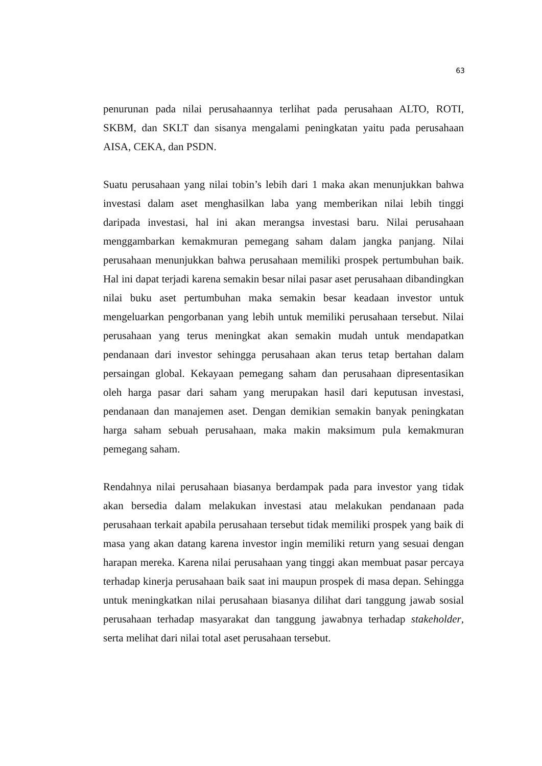63
penurunan pada nilai perusahaannya terlihat pada perusahaan ALTO, ROTI, SKBM, dan SKLT dan sisanya mengalami peningkatan yaitu pada perusahaan AISA, CEKA, dan PSDN.
Suatu perusahaan yang nilai tobin’s lebih dari 1 maka akan menunjukkan bahwa investasi dalam aset menghasilkan laba yang memberikan nilai lebih tinggi daripada investasi, hal ini akan merangsa investasi baru. Nilai perusahaan menggambarkan kemakmuran pemegang saham dalam jangka panjang. Nilai perusahaan menunjukkan bahwa perusahaan memiliki prospek pertumbuhan baik. Hal ini dapat terjadi karena semakin besar nilai pasar aset perusahaan dibandingkan nilai buku aset pertumbuhan maka semakin besar keadaan investor untuk mengeluarkan pengorbanan yang lebih untuk memiliki perusahaan tersebut. Nilai perusahaan yang terus meningkat akan semakin mudah untuk mendapatkan pendanaan dari investor sehingga perusahaan akan terus tetap bertahan dalam persaingan global. Kekayaan pemegang saham dan perusahaan dipresentasikan oleh harga pasar dari saham yang merupakan hasil dari keputusan investasi, pendanaan dan manajemen aset. Dengan demikian semakin banyak peningkatan harga saham sebuah perusahaan, maka makin maksimum pula kemakmuran pemegang saham.
Rendahnya nilai perusahaan biasanya berdampak pada para investor yang tidak akan bersedia dalam melakukan investasi atau melakukan pendanaan pada perusahaan terkait apabila perusahaan tersebut tidak memiliki prospek yang baik di masa yang akan datang karena investor ingin memiliki return yang sesuai dengan harapan mereka. Karena nilai perusahaan yang tinggi akan membuat pasar percaya terhadap kinerja perusahaan baik saat ini maupun prospek di masa depan. Sehingga untuk meningkatkan nilai perusahaan biasanya dilihat dari tanggung jawab sosial perusahaan terhadap masyarakat dan tanggung jawabnya terhadap stakeholder, serta melihat dari nilai total aset perusahaan tersebut.